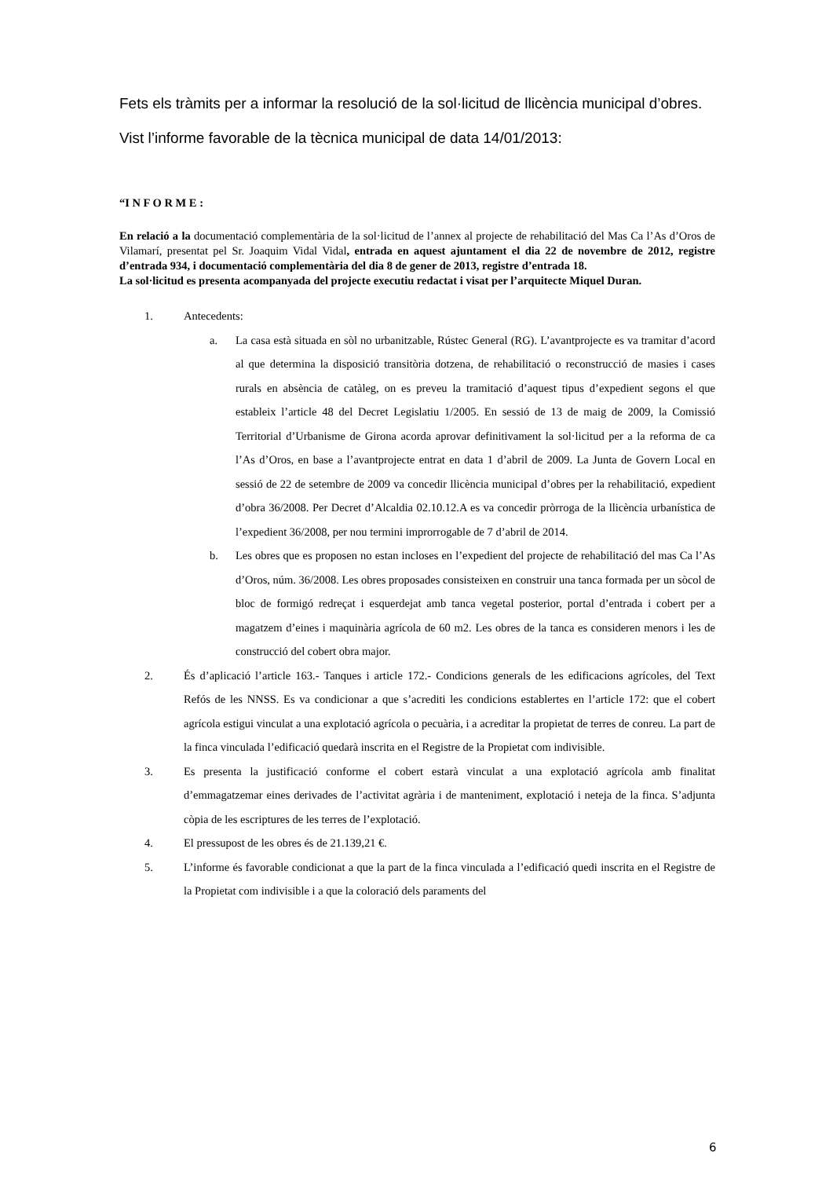Fets els tràmits per a informar la resolució de la sol·licitud de llicència municipal d’obres.
Vist l’informe favorable de la tècnica municipal de data 14/01/2013:
“I N F O R M E :
En relació a la documentació complementària de la sol·licitud de l’annex al projecte de rehabilitació del Mas Ca l’As d’Oros de Vilamarí, presentat pel Sr. Joaquim Vidal Vidal, entrada en aquest ajuntament el dia 22 de novembre de 2012, registre d’entrada 934, i documentació complementària del dia 8 de gener de 2013, registre d’entrada 18.
La sol·licitud es presenta acompanyada del projecte executiu redactat i visat per l’arquitecte Miquel Duran.
1. Antecedents:
a. La casa està situada en sòl no urbanitzable, Rústec General (RG). L’avantprojecte es va tramitar d’acord al que determina la disposició transitòria dotzena, de rehabilitació o reconstrucció de masies i cases rurals en absència de catàleg, on es preveu la tramitació d’aquest tipus d’expedient segons el que estableix l’article 48 del Decret Legislatiu 1/2005. En sessió de 13 de maig de 2009, la Comissió Territorial d’Urbanisme de Girona acorda aprovar definitivament la sol·licitud per a la reforma de ca l’As d’Oros, en base a l’avantprojecte entrat en data 1 d’abril de 2009. La Junta de Govern Local en sessió de 22 de setembre de 2009 va concedir llicència municipal d’obres per la rehabilitació, expedient d’obra 36/2008. Per Decret d’Alcaldia 02.10.12.A es va concedir pròrroga de la llicència urbanística de l’expedient 36/2008, per nou termini improrrogable de 7 d’abril de 2014.
b. Les obres que es proposen no estan incloses en l’expedient del projecte de rehabilitació del mas Ca l’As d’Oros, núm. 36/2008. Les obres proposades consisteixen en construir una tanca formada per un sòcol de bloc de formigó redreçat i esquerdejat amb tanca vegetal posterior, portal d’entrada i cobert per a magatzem d’eines i maquinària agrícola de 60 m2. Les obres de la tanca es consideren menors i les de construcció del cobert obra major.
2. És d’aplicació l’article 163.- Tanques i article 172.- Condicions generals de les edificacions agrícoles, del Text Refós de les NNSS. Es va condicionar a que s’acrediti les condicions establertes en l’article 172: que el cobert agrícola estigui vinculat a una explotació agrícola o pecuària, i a acreditar la propietat de terres de conreu. La part de la finca vinculada l’edificació quedarà inscrita en el Registre de la Propietat com indivisible.
3. Es presenta la justificació conforme el cobert estarà vinculat a una explotació agrícola amb finalitat d’emmagatzemar eines derivades de l’activitat agrària i de manteniment, explotació i neteja de la finca. S’adjunta còpia de les escriptures de les terres de l’explotació.
4. El pressupost de les obres és de 21.139,21 €.
5. L’informe és favorable condicionat a que la part de la finca vinculada a l’edificació quedi inscrita en el Registre de la Propietat com indivisible i a que la coloració dels paraments del
6